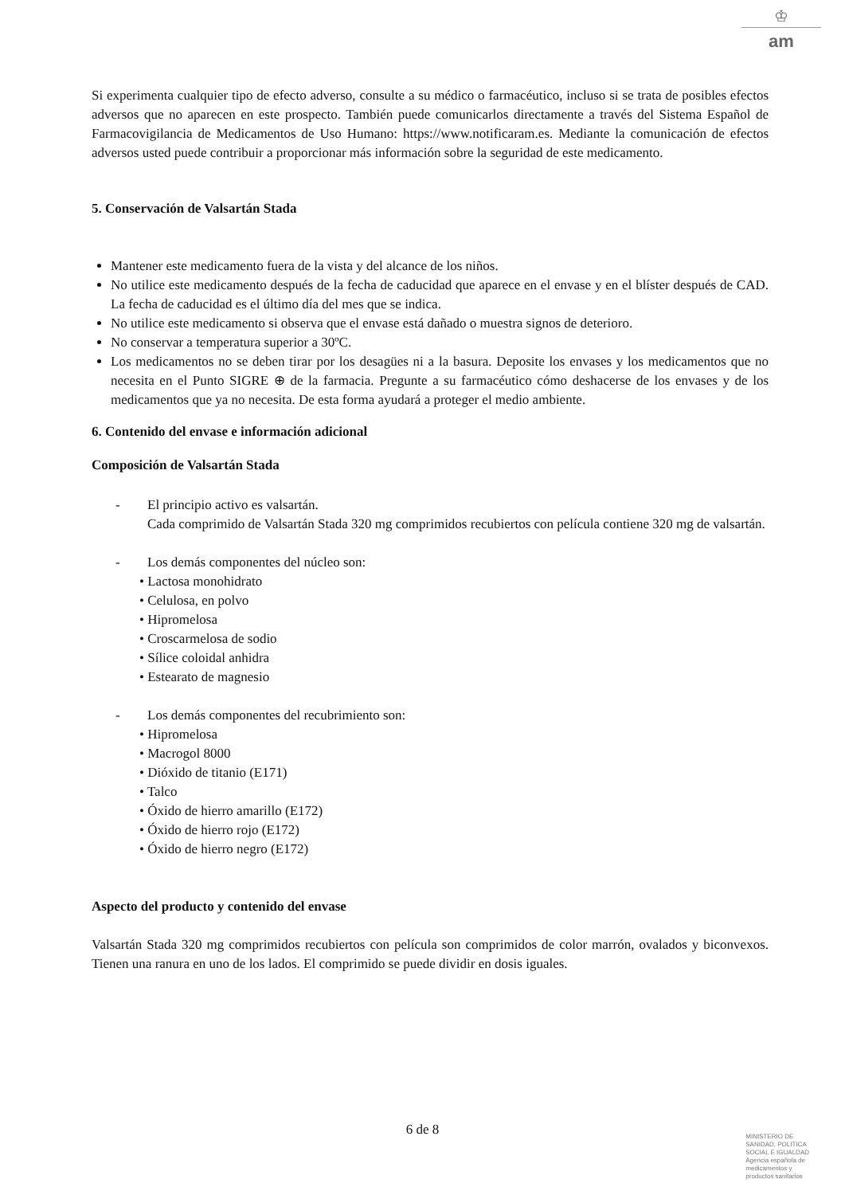♔
am
Si experimenta cualquier tipo de efecto adverso, consulte a su médico o farmacéutico, incluso si se trata de posibles efectos adversos que no aparecen en este prospecto. También puede comunicarlos directamente a través del Sistema Español de Farmacovigilancia de Medicamentos de Uso Humano: https://www.notificaram.es. Mediante la comunicación de efectos adversos usted puede contribuir a proporcionar más información sobre la seguridad de este medicamento.
5. Conservación de Valsartán Stada
Mantener este medicamento fuera de la vista y del alcance de los niños.
No utilice este medicamento después de la fecha de caducidad que aparece en el envase y en el blíster después de CAD. La fecha de caducidad es el último día del mes que se indica.
No utilice este medicamento si observa que el envase está dañado o muestra signos de deterioro.
No conservar a temperatura superior a 30ºC.
Los medicamentos no se deben tirar por los desagües ni a la basura. Deposite los envases y los medicamentos que no necesita en el Punto SIGRE ⊕ de la farmacia. Pregunte a su farmacéutico cómo deshacerse de los envases y de los medicamentos que ya no necesita. De esta forma ayudará a proteger el medio ambiente.
6. Contenido del envase e información adicional
Composición de Valsartán Stada
- El principio activo es valsartán.
Cada comprimido de Valsartán Stada 320 mg comprimidos recubiertos con película contiene 320 mg de valsartán.
- Los demás componentes del núcleo son:
• Lactosa monohidrato
• Celulosa, en polvo
• Hipromelosa
• Croscarmelosa de sodio
• Sílice coloidal anhidra
• Estearato de magnesio
- Los demás componentes del recubrimiento son:
• Hipromelosa
• Macrogol 8000
• Dióxido de titanio (E171)
• Talco
• Óxido de hierro amarillo (E172)
• Óxido de hierro rojo (E172)
• Óxido de hierro negro (E172)
Aspecto del producto y contenido del envase
Valsartán Stada 320 mg comprimidos recubiertos con película son comprimidos de color marrón, ovalados y biconvexos. Tienen una ranura en uno de los lados. El comprimido se puede dividir en dosis iguales.
6 de 8
MINISTERIO DE
SANIDAD, POLITICA
SOCIAL E IGUALDAD
Agencia española de
medicamentos y
productos sanitarios